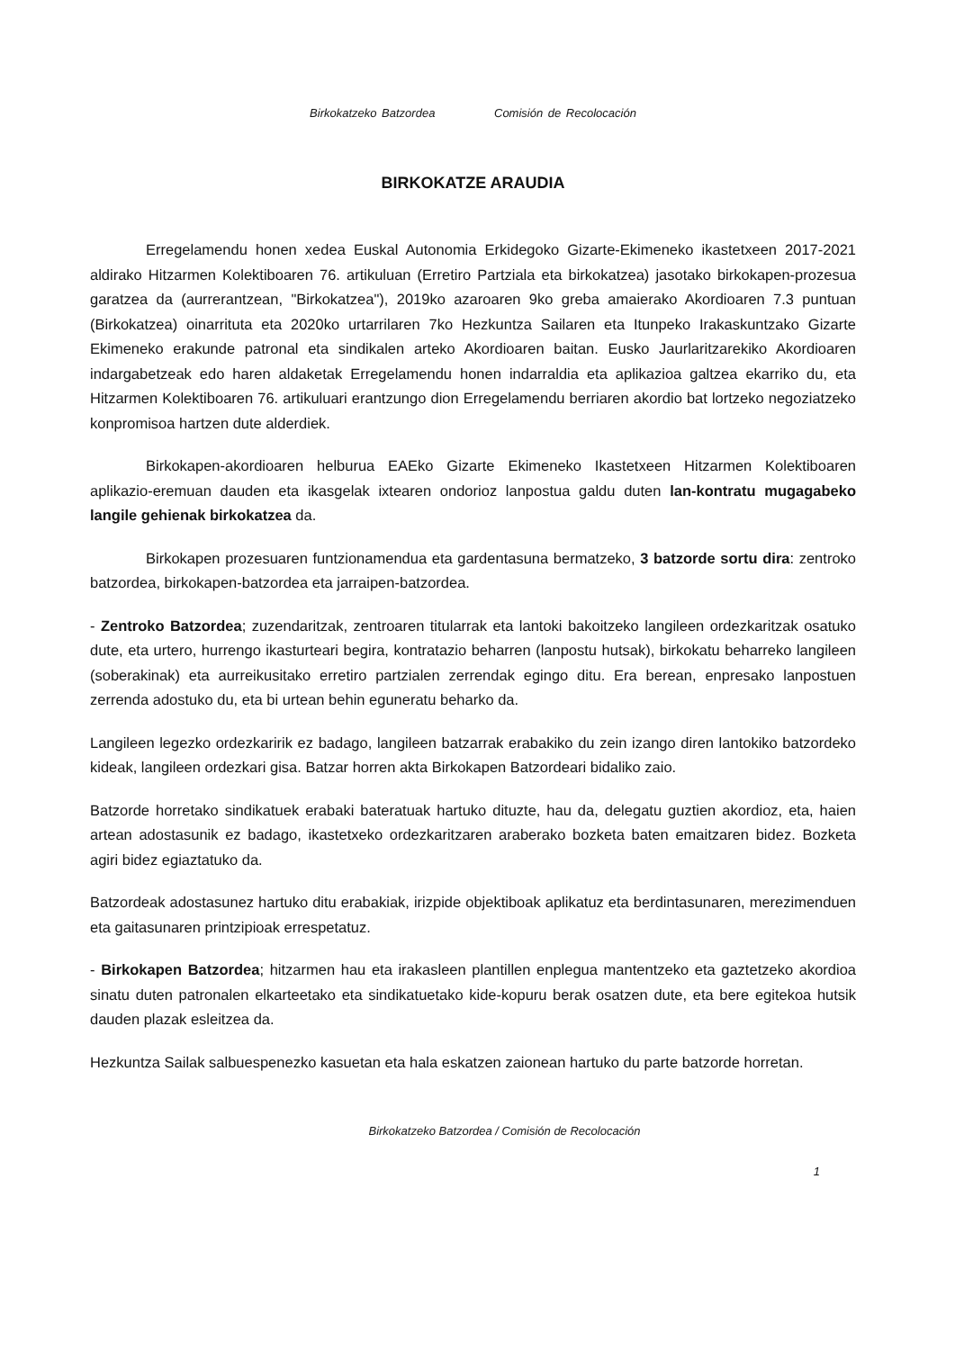Birkokatzeko Batzordea Comisión de Recolocación
BIRKOKATZE ARAUDIA
Erregelamendu honen xedea Euskal Autonomia Erkidegoko Gizarte-Ekimeneko ikastetxeen 2017-2021 aldirako Hitzarmen Kolektiboaren 76. artikuluan (Erretiro Partziala eta birkokatzea) jasotako birkokapen-prozesua garatzea da (aurrerantzean, "Birkokatzea"), 2019ko azaroaren 9ko greba amaierako Akordioaren 7.3 puntuan (Birkokatzea) oinarrituta eta 2020ko urtarrilaren 7ko Hezkuntza Sailaren eta Itunpeko Irakaskuntzako Gizarte Ekimeneko erakunde patronal eta sindikalen arteko Akordioaren baitan. Eusko Jaurlaritzarekiko Akordioaren indargabetzeak edo haren aldaketak Erregelamendu honen indarraldia eta aplikazioa galtzea ekarriko du, eta Hitzarmen Kolektiboaren 76. artikuluari erantzungo dion Erregelamendu berriaren akordio bat lortzeko negoziatzeko konpromisoa hartzen dute alderdiek.
Birkokapen-akordioaren helburua EAEko Gizarte Ekimeneko Ikastetxeen Hitzarmen Kolektiboaren aplikazio-eremuan dauden eta ikasgelak ixtearen ondorioz lanpostua galdu duten lan-kontratu mugagabeko langile gehienak birkokatzea da.
Birkokapen prozesuaren funtzionamendua eta gardentasuna bermatzeko, 3 batzorde sortu dira: zentroko batzordea, birkokapen-batzordea eta jarraipen-batzordea.
- Zentroko Batzordea; zuzendaritzak, zentroaren titularrak eta lantoki bakoitzeko langileen ordezkaritzak osatuko dute, eta urtero, hurrengo ikasturteari begira, kontratazio beharren (lanpostu hutsak), birkokatu beharreko langileen (soberakinak) eta aurreikusitako erretiro partzialen zerrendak egingo ditu. Era berean, enpresako lanpostuen zerrenda adostuko du, eta bi urtean behin eguneratu beharko da.
Langileen legezko ordezkaririk ez badago, langileen batzarrak erabakiko du zein izango diren lantokiko batzordeko kideak, langileen ordezkari gisa. Batzar horren akta Birkokapen Batzordeari bidaliko zaio.
Batzorde horretako sindikatuek erabaki bateratuak hartuko dituzte, hau da, delegatu guztien akordioz, eta, haien artean adostasunik ez badago, ikastetxeko ordezkaritzaren araberako bozketa baten emaitzaren bidez. Bozketa agiri bidez egiaztatuko da.
Batzordeak adostasunez hartuko ditu erabakiak, irizpide objektiboak aplikatuz eta berdintasunaren, merezimenduen eta gaitasunaren printzipioak errespetatuz.
- Birkokapen Batzordea; hitzarmen hau eta irakasleen plantillen enplegua mantentzeko eta gaztetzeko akordioa sinatu duten patronalen elkarteetako eta sindikatuetako kide-kopuru berak osatzen dute, eta bere egitekoa hutsik dauden plazak esleitzea da.
Hezkuntza Sailak salbuespenezko kasuetan eta hala eskatzen zaionean hartuko du parte batzorde horretan.
Birkokatzeko Batzordea / Comisión de Recolocación
1